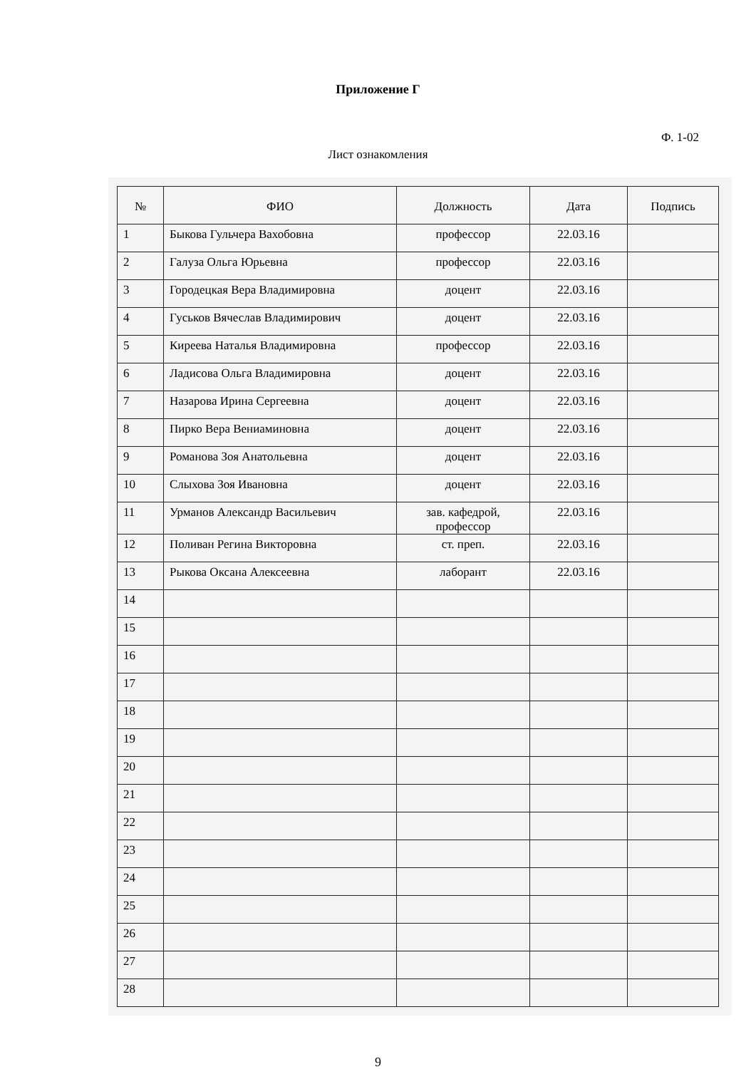Приложение Г
Ф. 1-02
Лист ознакомления
| № | ФИО | Должность | Дата | Подпись |
| --- | --- | --- | --- | --- |
| 1 | Быкова Гульчера Вахобовна | профессор | 22.03.16 | |
| 2 | Галуза Ольга Юрьевна | профессор | 22.03.16 | |
| 3 | Городецкая Вера Владимировна | доцент | 22.03.16 | |
| 4 | Гуськов Вячеслав Владимирович | доцент | 22.03.16 | |
| 5 | Киреева Наталья Владимировна | профессор | 22.03.16 | |
| 6 | Ладисова Ольга Владимировна | доцент | 22.03.16 | |
| 7 | Назарова Ирина Сергеевна | доцент | 22.03.16 | |
| 8 | Пирко Вера Вениаминовна | доцент | 22.03.16 | |
| 9 | Романова Зоя Анатольевна | доцент | 22.03.16 | |
| 10 | Слыхова Зоя Ивановна | доцент | 22.03.16 | |
| 11 | Урманов Александр Васильевич | зав. кафедрой, профессор | 22.03.16 | |
| 12 | Поливан Регина Викторовна | ст. преп. | 22.03.16 | |
| 13 | Рыкова Оксана Алексеевна | лаборант | 22.03.16 | |
| 14 | | | | |
| 15 | | | | |
| 16 | | | | |
| 17 | | | | |
| 18 | | | | |
| 19 | | | | |
| 20 | | | | |
| 21 | | | | |
| 22 | | | | |
| 23 | | | | |
| 24 | | | | |
| 25 | | | | |
| 26 | | | | |
| 27 | | | | |
| 28 | | | | |
9